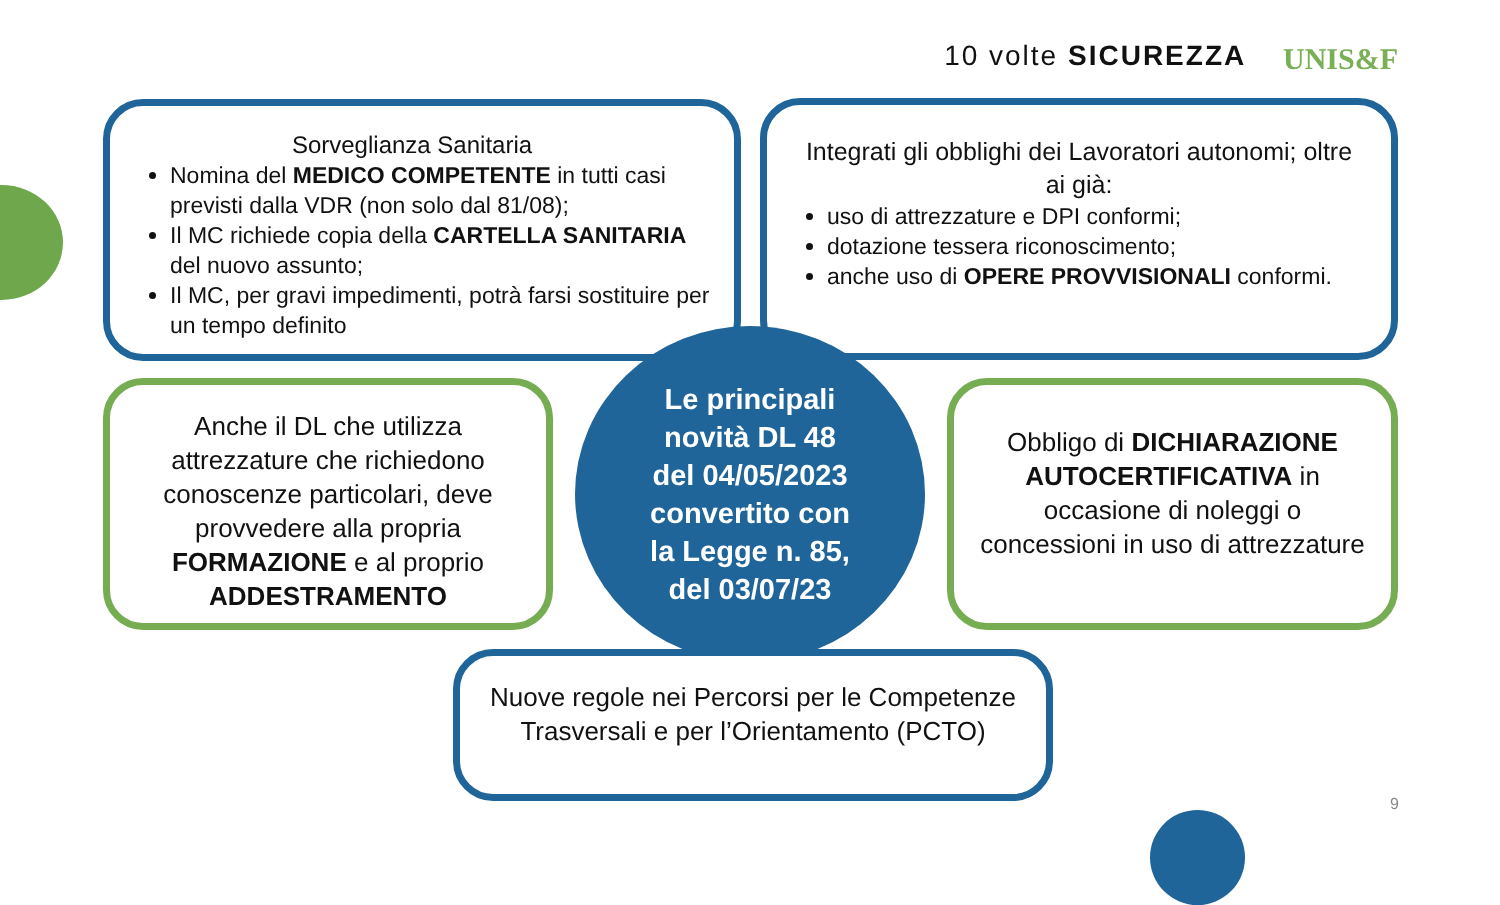10 volte SICUREZZA UNIS&F
Sorveglianza Sanitaria
Nomina del MEDICO COMPETENTE in tutti casi previsti dalla VDR (non solo dal 81/08);
Il MC richiede copia della CARTELLA SANITARIA del nuovo assunto;
Il MC, per gravi impedimenti, potrà farsi sostituire per un tempo definito
Integrati gli obblighi dei Lavoratori autonomi; oltre ai già:
uso di attrezzature e DPI conformi;
dotazione tessera riconoscimento;
anche uso di OPERE PROVVISIONALI conformi.
Anche il DL che utilizza attrezzature che richiedono conoscenze particolari, deve provvedere alla propria FORMAZIONE e al proprio ADDESTRAMENTO
Le principali
novità DL 48
del 04/05/2023
convertito con
la Legge n. 85,
del 03/07/23
Obbligo di DICHIARAZIONE AUTOCERTIFICATIVA in occasione di noleggi o concessioni in uso di attrezzature
Nuove regole nei Percorsi per le Competenze Trasversali e per l’Orientamento (PCTO)
9